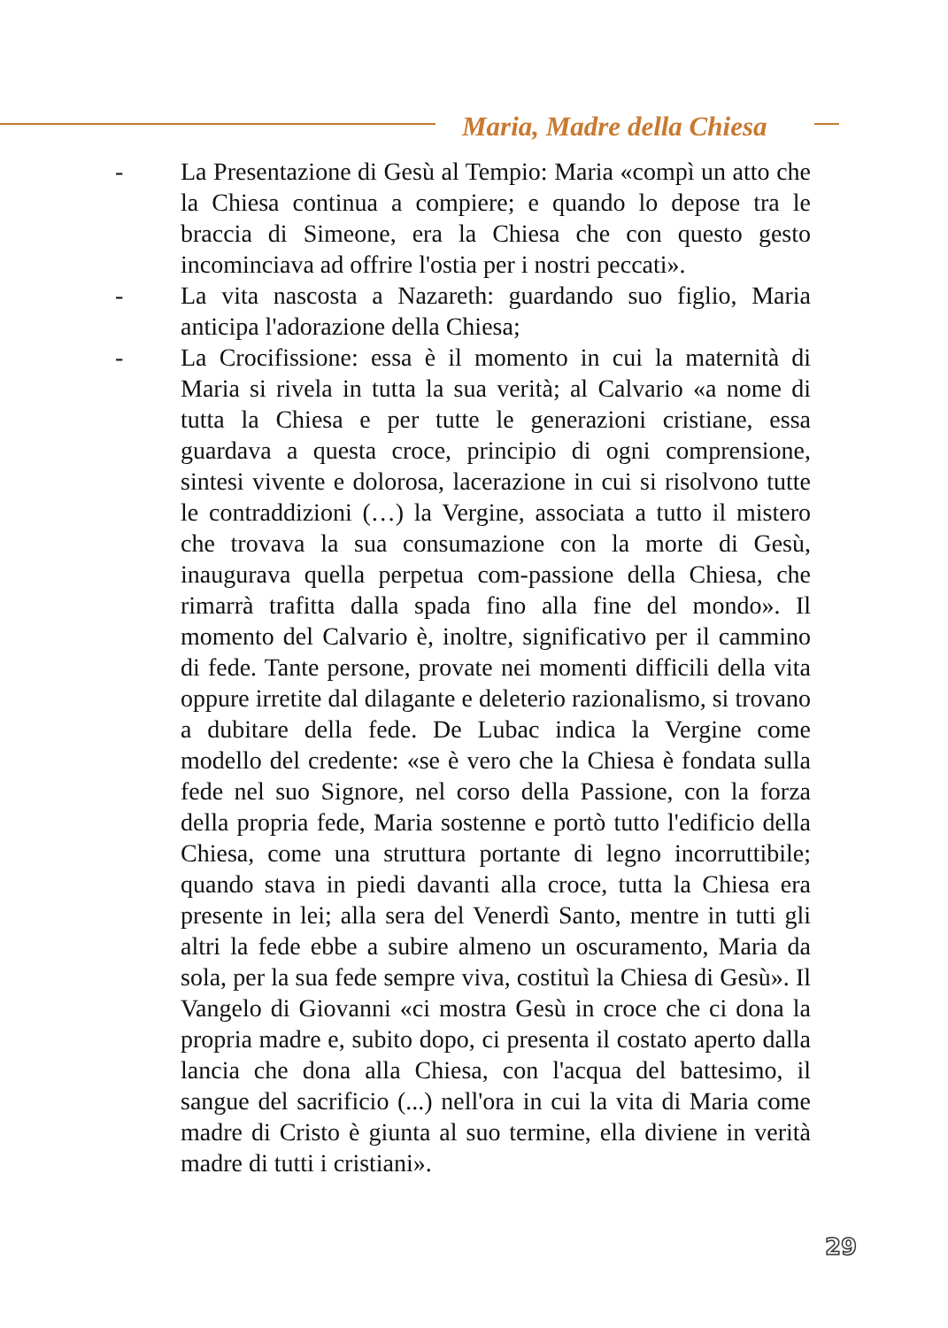Maria, Madre della Chiesa
- La Presentazione di Gesù al Tempio: Maria «compì un atto che la Chiesa continua a compiere; e quando lo depose tra le braccia di Simeone, era la Chiesa che con questo gesto incominciava ad offrire l'ostia per i nostri peccati».
- La vita nascosta a Nazareth: guardando suo figlio, Maria anticipa l'adorazione della Chiesa;
- La Crocifissione: essa è il momento in cui la maternità di Maria si rivela in tutta la sua verità; al Calvario «a nome di tutta la Chiesa e per tutte le generazioni cristiane, essa guardava a questa croce, principio di ogni comprensione, sintesi vivente e dolorosa, lacerazione in cui si risolvono tutte le contraddizioni (…) la Vergine, associata a tutto il mistero che trovava la sua consumazione con la morte di Gesù, inaugurava quella perpetua com-passione della Chiesa, che rimarrà trafitta dalla spada fino alla fine del mondo». Il momento del Calvario è, inoltre, significativo per il cammino di fede. Tante persone, provate nei momenti difficili della vita oppure irretite dal dilagante e deleterio razionalismo, si trovano a dubitare della fede. De Lubac indica la Vergine come modello del credente: «se è vero che la Chiesa è fondata sulla fede nel suo Signore, nel corso della Passione, con la forza della propria fede, Maria sostenne e portò tutto l'edificio della Chiesa, come una struttura portante di legno incorruttibile; quando stava in piedi davanti alla croce, tutta la Chiesa era presente in lei; alla sera del Venerdì Santo, mentre in tutti gli altri la fede ebbe a subire almeno un oscuramento, Maria da sola, per la sua fede sempre viva, costituì la Chiesa di Gesù». Il Vangelo di Giovanni «ci mostra Gesù in croce che ci dona la propria madre e, subito dopo, ci presenta il costato aperto dalla lancia che dona alla Chiesa, con l'acqua del battesimo, il sangue del sacrificio (...) nell'ora in cui la vita di Maria come madre di Cristo è giunta al suo termine, ella diviene in verità madre di tutti i cristiani».
29